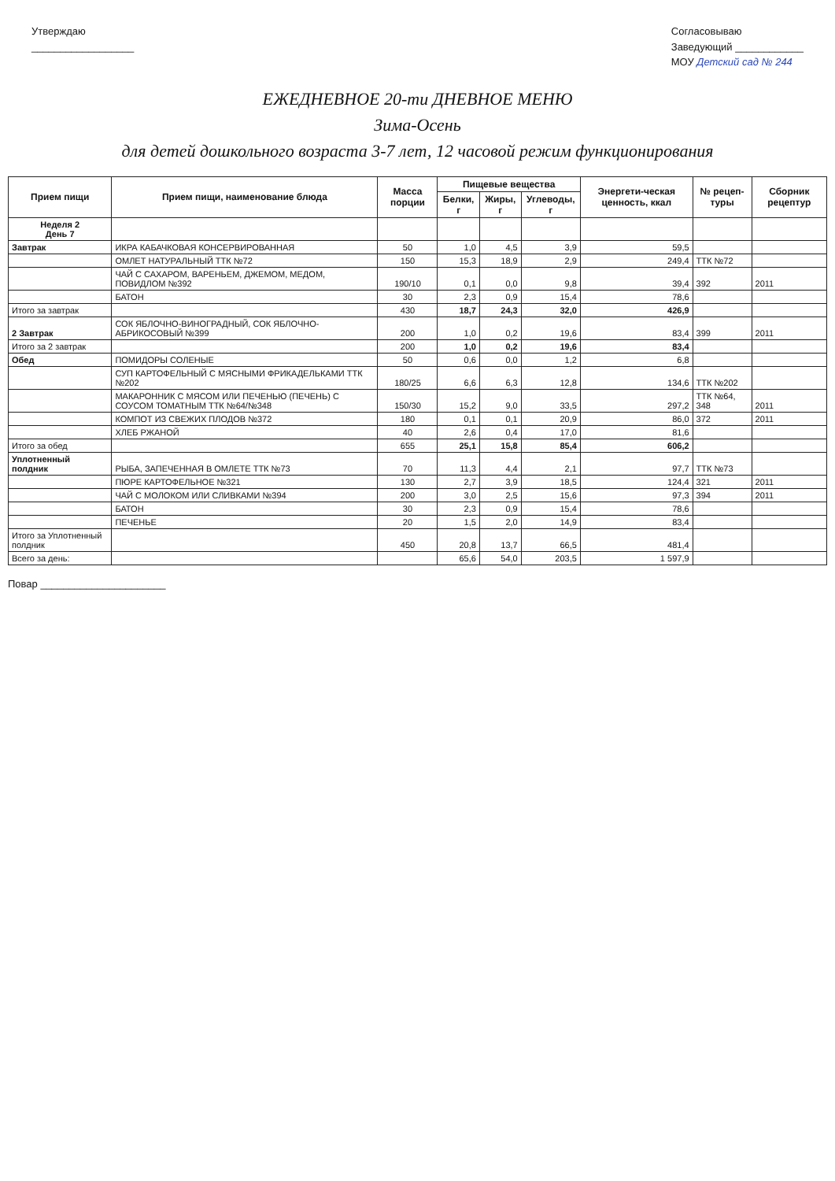Утверждаю
__________________
Согласовываю
Заведующий ____________
МОУ Детский сад № 244
ЕЖЕДНЕВНОЕ 20-ти ДНЕВНОЕ МЕНЮ
Зима-Осень
для детей дошкольного возраста 3-7 лет, 12 часовой режим функционирования
| Прием пищи | Прием пищи, наименование блюда | Масса порции | Пищевые вещества | | | Энергети-ческая ценность, ккал | № рецеп-туры | Сборник рецептур |
| --- | --- | --- | --- | --- | --- | --- | --- | --- |
| | | | Белки, г | Жиры, г | Углеводы, г | | | |
| Неделя 2 День 7 | | | | | | | | |
| Завтрак | ИКРА КАБАЧКОВАЯ КОНСЕРВИРОВАННАЯ | 50 | 1,0 | 4,5 | 3,9 | 59,5 | | |
| | ОМЛЕТ НАТУРАЛЬНЫЙ ТТК №72 | 150 | 15,3 | 18,9 | 2,9 | 249,4 | ТТК №72 | |
| | ЧАЙ С САХАРОМ, ВАРЕНЬЕМ, ДЖЕМОМ, МЕДОМ, ПОВИДЛОМ №392 | 190/10 | 0,1 | 0,0 | 9,8 | 39,4 | 392 | 2011 |
| | БАТОН | 30 | 2,3 | 0,9 | 15,4 | 78,6 | | |
| Итого за завтрак | | 430 | 18,7 | 24,3 | 32,0 | 426,9 | | |
| 2 Завтрак | СОК ЯБЛОЧНО-ВИНОГРАДНЫЙ, СОК ЯБЛОЧНО-АБРИКОСОВЫЙ №399 | 200 | 1,0 | 0,2 | 19,6 | 83,4 | 399 | 2011 |
| Итого за 2 завтрак | | 200 | 1,0 | 0,2 | 19,6 | 83,4 | | |
| Обед | ПОМИДОРЫ СОЛЕНЫЕ | 50 | 0,6 | 0,0 | 1,2 | 6,8 | | |
| | СУП КАРТОФЕЛЬНЫЙ С МЯСНЫМИ ФРИКАДЕЛЬКАМИ ТТК №202 | 180/25 | 6,6 | 6,3 | 12,8 | 134,6 | ТТК №202 | |
| | МАКАРОННИК С МЯСОМ ИЛИ ПЕЧЕНЬЮ (ПЕЧЕНЬ) С СОУСОМ ТОМАТНЫМ ТТК №64/№348 | 150/30 | 15,2 | 9,0 | 33,5 | 297,2 | ТТК №64, 348 | 2011 |
| | КОМПОТ ИЗ СВЕЖИХ ПЛОДОВ №372 | 180 | 0,1 | 0,1 | 20,9 | 86,0 | 372 | 2011 |
| | ХЛЕБ РЖАНОЙ | 40 | 2,6 | 0,4 | 17,0 | 81,6 | | |
| Итого за обед | | 655 | 25,1 | 15,8 | 85,4 | 606,2 | | |
| Уплотненный полдник | РЫБА, ЗАПЕЧЕННАЯ В ОМЛЕТЕ ТТК №73 | 70 | 11,3 | 4,4 | 2,1 | 97,7 | ТТК №73 | |
| | ПЮРЕ КАРТОФЕЛЬНОЕ №321 | 130 | 2,7 | 3,9 | 18,5 | 124,4 | 321 | 2011 |
| | ЧАЙ С МОЛОКОМ ИЛИ СЛИВКАМИ №394 | 200 | 3,0 | 2,5 | 15,6 | 97,3 | 394 | 2011 |
| | БАТОН | 30 | 2,3 | 0,9 | 15,4 | 78,6 | | |
| | ПЕЧЕНЬЕ | 20 | 1,5 | 2,0 | 14,9 | 83,4 | | |
| Итого за Уплотненный полдник | | 450 | 20,8 | 13,7 | 66,5 | 481,4 | | |
| Всего за день: | | | 65,6 | 54,0 | 203,5 | 1 597,9 | | |
Повар ______________________